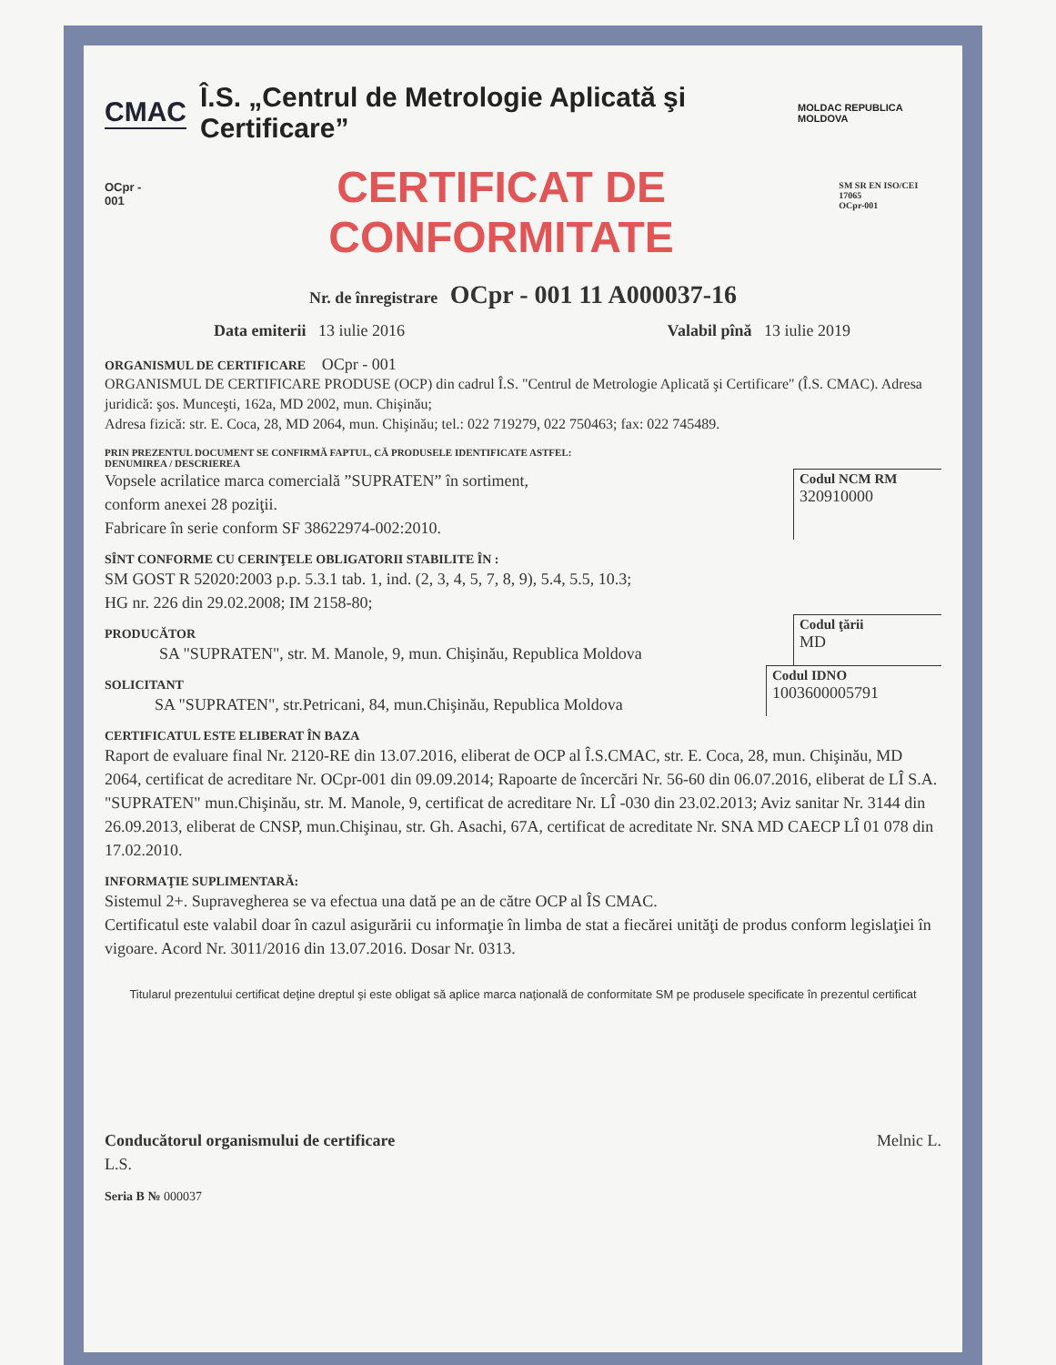CMAC Î.S. „Centrul de Metrologie Aplicată şi Certificare” MOLDAC REPUBLICA MOLDOVA
OCpr - 001
CERTIFICAT DE CONFORMITATE
SM SR EN ISO/CEI 17065
OCpr-001
Nr. de înregistrare OCpr - 001 11 A000037-16
Data emiterii 13 iulie 2016 Valabil pînă 13 iulie 2019
ORGANISMUL DE CERTIFICARE OCpr - 001
ORGANISMUL DE CERTIFICARE PRODUSE (OCP) din cadrul Î.S. "Centrul de Metrologie Aplicată şi Certificare" (Î.S. CMAC). Adresa juridică: şos. Munceşti, 162a, MD 2002, mun. Chişinău;
Adresa fizică: str. E. Coca, 28, MD 2064, mun. Chişinău; tel.: 022 719279, 022 750463; fax: 022 745489.
PRIN PREZENTUL DOCUMENT SE CONFIRMĂ FAPTUL, CĂ PRODUSELE IDENTIFICATE ASTFEL:
DENUMIREA / DESCRIEREA
Vopsele acrilatice marca comercială ”SUPRATEN” în sortiment,
conform anexei 28 poziţii.
Fabricare în serie conform SF 38622974-002:2010.
Codul NCM RM
320910000
SÎNT CONFORME CU CERINŢELE OBLIGATORII STABILITE ÎN :
SM GOST R 52020:2003 p.p. 5.3.1 tab. 1, ind. (2, 3, 4, 5, 7, 8, 9), 5.4, 5.5, 10.3;
HG nr. 226 din 29.02.2008; IM 2158-80;
PRODUCĂTOR
SA "SUPRATEN", str. M. Manole, 9, mun. Chişinău, Republica Moldova
Codul ţării
MD
SOLICITANT
SA "SUPRATEN", str.Petricani, 84, mun.Chişinău, Republica Moldova
Codul IDNO
1003600005791
CERTIFICATUL ESTE ELIBERAT ÎN BAZA
Raport de evaluare final Nr. 2120-RE din 13.07.2016, eliberat de OCP al Î.S.CMAC, str. E. Coca, 28, mun. Chişinău, MD 2064, certificat de acreditare Nr. OCpr-001 din 09.09.2014; Rapoarte de încercări Nr. 56-60 din 06.07.2016, eliberat de LÎ S.A. "SUPRATEN" mun.Chişinău, str. M. Manole, 9, certificat de acreditare Nr. LÎ -030 din 23.02.2013; Aviz sanitar Nr. 3144 din 26.09.2013, eliberat de CNSP, mun.Chişinau, str. Gh. Asachi, 67A, certificat de acreditate Nr. SNA MD CAECP LÎ 01 078 din 17.02.2010.
INFORMAŢIE SUPLIMENTARĂ:
Sistemul 2+. Supravegherea se va efectua una dată pe an de către OCP al ÎS CMAC.
Certificatul este valabil doar în cazul asigurării cu informaţie în limba de stat a fiecărei unităţi de produs conform legislaţiei în vigoare. Acord Nr. 3011/2016 din 13.07.2016. Dosar Nr. 0313.
Titularul prezentului certificat deţine dreptul şi este obligat să aplice marca naţională de conformitate SM pe produsele specificate în prezentul certificat
Conducătorul organismului de certificare
L.S. Melnic L.
Seria B № 000037